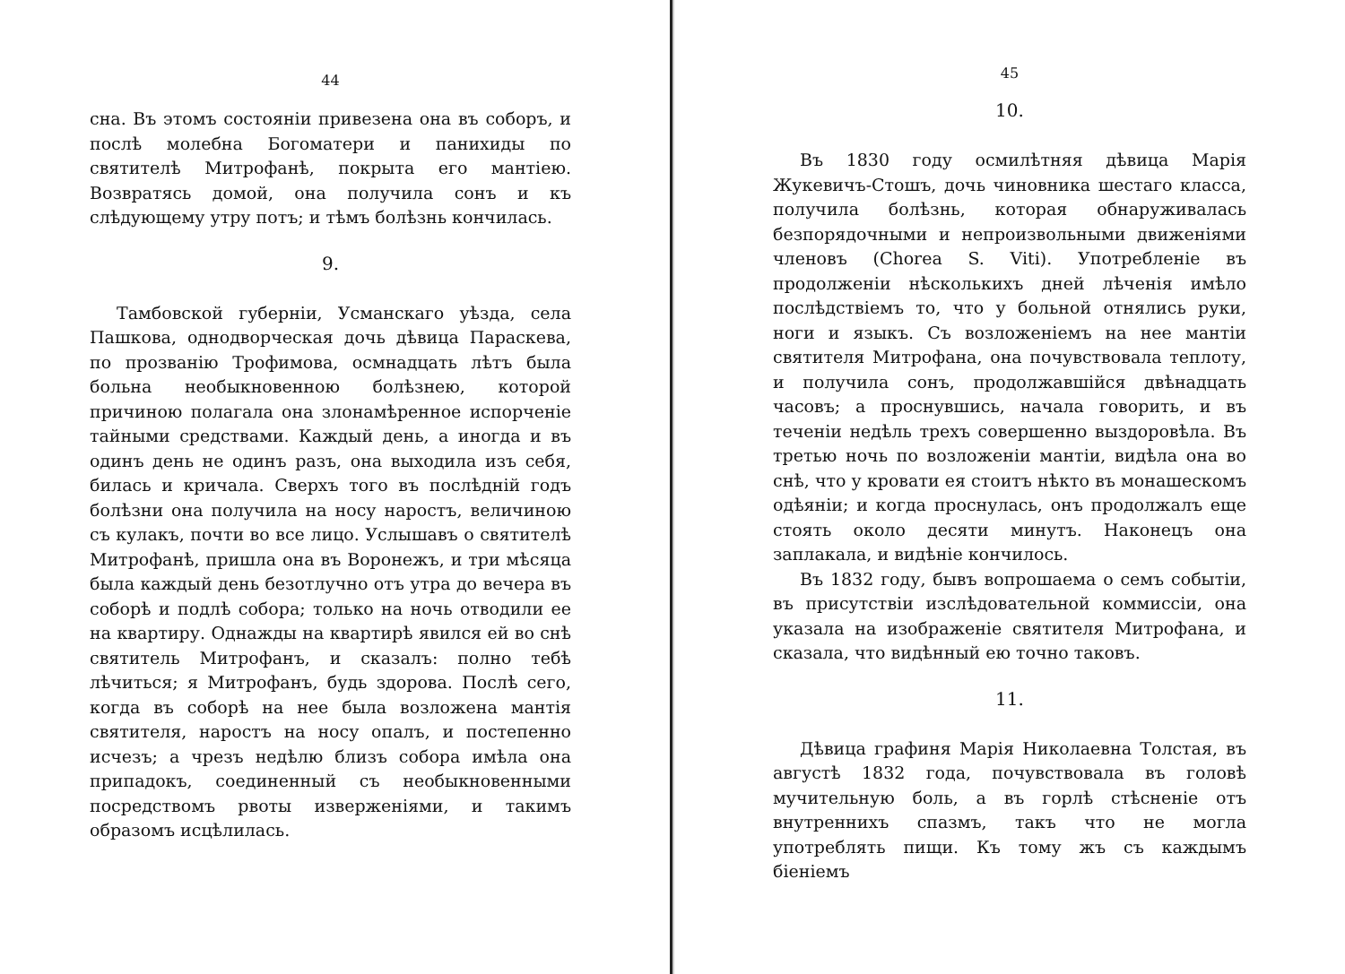44
сна. Въ этомъ состоянiи привезена она въ соборъ, и послѣ молебна Богоматери и панихиды по святителѣ Митрофанѣ, покрыта его мантiею. Возвратясь домой, она получила сонъ и къ слѣдующему утру потъ; и тѣмъ болѣзнь кончилась.
9.
Тамбовской губернiи, Усманскаго уѣзда, села Пашкова, однодворческая дочь дѣвица Параскева, по прозванiю Трофимова, осмнадцать лѣтъ была больна необыкновенною болѣзнею, которой причиною полагала она злонамѣренное испорченiе тайными средствами. Каждый день, а иногда и въ одинъ день не одинъ разъ, она выходила изъ себя, билась и кричала. Сверхъ того въ послѣднiй годъ болѣзни она получила на носу наростъ, величиною съ кулакъ, почти во все лицо. Услышавъ о святителѣ Митрофанѣ, пришла она въ Воронежъ, и три мѣсяца была каждый день безотлучно отъ утра до вечера въ соборѣ и подлѣ собора; только на ночь отводили ее на квартиру. Однажды на квартирѣ явился ей во снѣ святитель Митрофанъ, и сказалъ: полно тебѣ лѣчиться; я Митрофанъ, будь здорова. Послѣ сего, когда въ соборѣ на нее была возложена мантiя святителя, наростъ на носу опалъ, и постепенно исчезъ; а чрезъ недѣлю близъ собора имѣла она припадокъ, соединенный съ необыкновенными посредствомъ рвоты изверженiями, и такимъ образомъ исцѣлилась.
45
10.
Въ 1830 году осмилѣтняя дѣвица Марiя Жукевичъ-Стошъ, дочь чиновника шестаго класса, получила болѣзнь, которая обнаруживалась безпорядочными и непроизвольными движенiями членовъ (Chorea S. Viti). Употребленiе въ продолженiи нѣсколькихъ дней лѣченiя имѣло послѣдствiемъ то, что у больной отнялись руки, ноги и языкъ. Съ возложенiемъ на нее мантiи святителя Митрофана, она почувствовала теплоту, и получила сонъ, продолжавшiйся двѣнадцать часовъ; а проснувшись, начала говорить, и въ теченiи недѣль трехъ совершенно выздоровѣла. Въ третью ночь по возложенiи мантiи, видѣла она во снѣ, что у кровати ея стоитъ нѣкто въ монашескомъ одѣянiи; и когда проснулась, онъ продолжалъ еще стоять около десяти минутъ. Наконецъ она заплакала, и видѣнiе кончилось.
Въ 1832 году, бывъ вопрошаема о семъ событiи, въ присутствiи изслѣдовательной коммиссiи, она указала на изображенiе святителя Митрофана, и сказала, что видѣнный ею точно таковъ.
11.
Дѣвица графиня Марiя Николаевна Толстая, въ августѣ 1832 года, почувствовала въ головѣ мучительную боль, а въ горлѣ стѣсненiе отъ внутреннихъ спазмъ, такъ что не могла употреблять пищи. Къ тому жъ съ каждымъ бiенiемъ